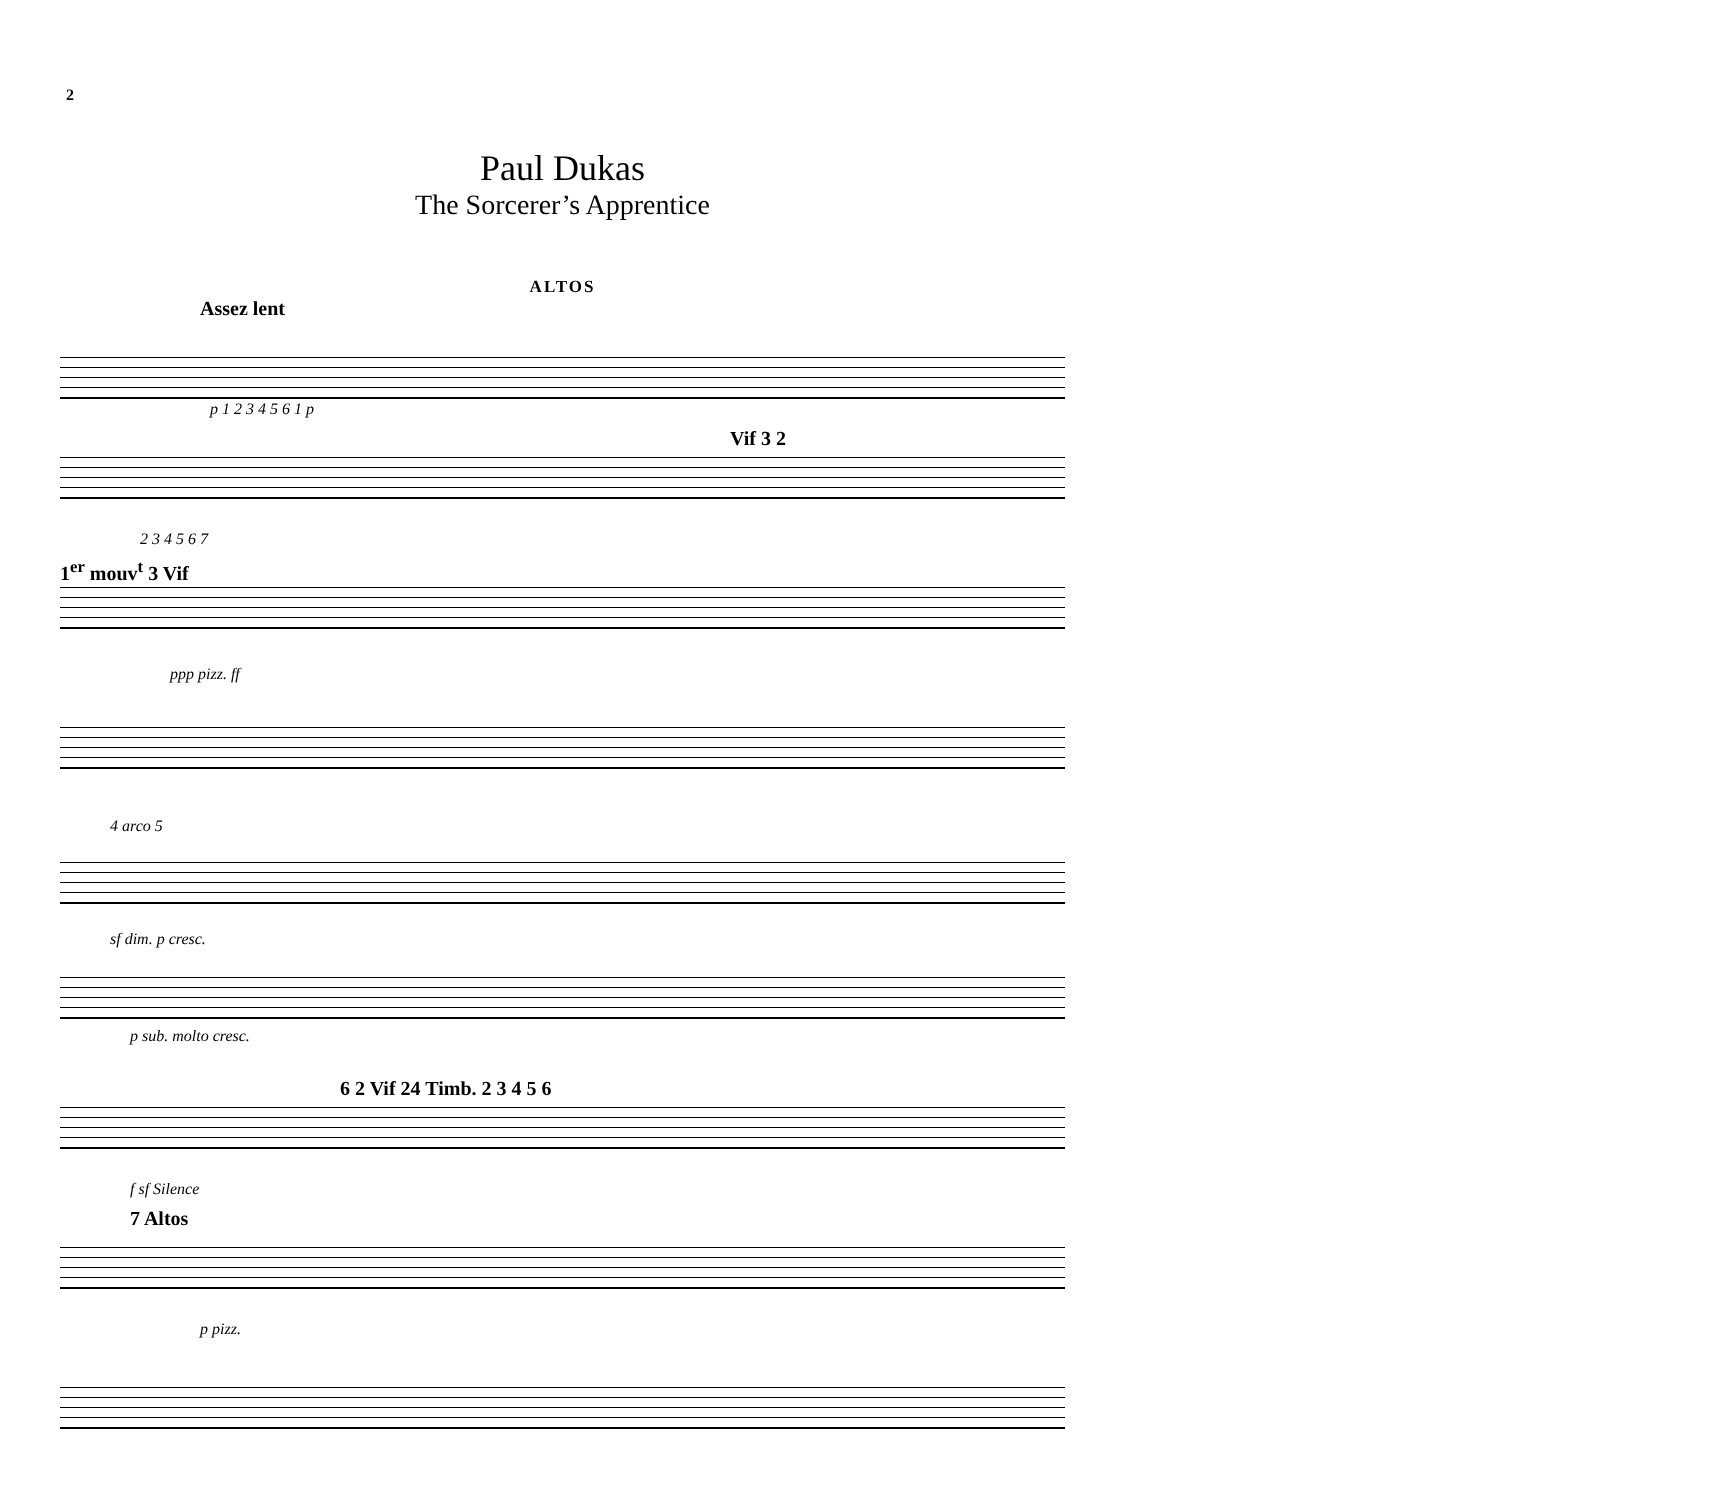2
Paul Dukas
The Sorcerer’s Apprentice
ALTOS
Assez lent
p 1 2 3 4 5 6 1 p
Vif 3 2
2 3 4 5 6 7
1<sup>er</sup> mouv<sup>t</sup> 3 Vif
ppp pizz. ff
4 arco 5
sf dim. p cresc.
p sub. molto cresc.
6 2 Vif 24 Timb. 2 3 4 5 6
f sf Silence
7 Altos
p pizz.